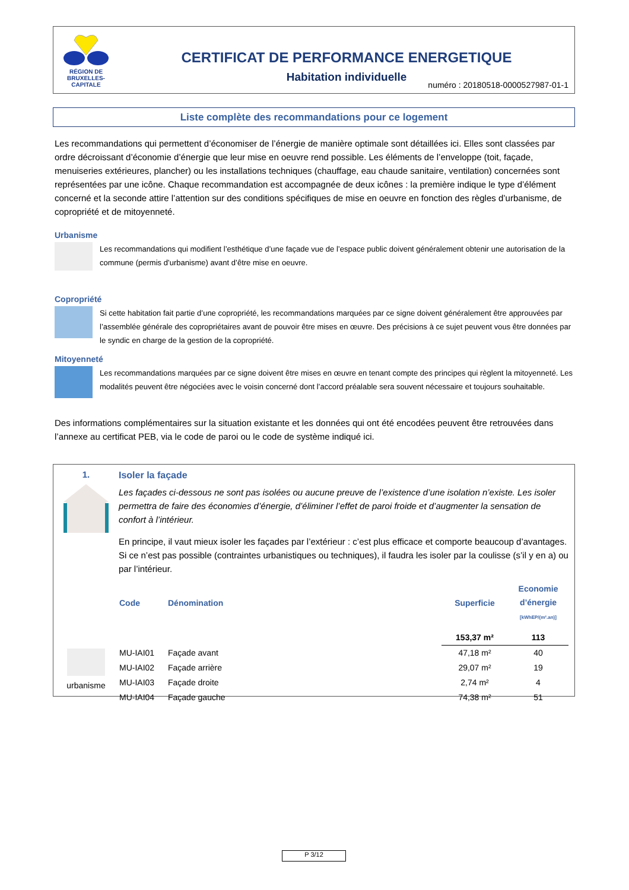RÉGION DE
BRUXELLES-
CAPITALE
CERTIFICAT DE PERFORMANCE ENERGETIQUE
Habitation individuelle
numéro : 20180518-0000527987-01-1
Liste complète des recommandations pour ce logement
Les recommandations qui permettent d’économiser de l’énergie de manière optimale sont détaillées ici. Elles sont classées par ordre décroissant d’économie d’énergie que leur mise en oeuvre rend possible. Les éléments de l’enveloppe (toit, façade, menuiseries extérieures, plancher) ou les installations techniques (chauffage, eau chaude sanitaire, ventilation) concernées sont représentées par une icône. Chaque recommandation est accompagnée de deux icônes : la première indique le type d’élément concerné et la seconde attire l’attention sur des conditions spécifiques de mise en oeuvre en fonction des règles d’urbanisme, de copropriété et de mitoyenneté.
Urbanisme
Les recommandations qui modifient l’esthétique d’une façade vue de l’espace public doivent généralement obtenir une autorisation de la commune (permis d’urbanisme) avant d’être mise en oeuvre.
Copropriété
Si cette habitation fait partie d’une copropriété, les recommandations marquées par ce signe doivent généralement être approuvées par l’assemblée générale des copropriétaires avant de pouvoir être mises en œuvre. Des précisions à ce sujet peuvent vous être données par le syndic en charge de la gestion de la copropriété.
Mitoyenneté
Les recommandations marquées par ce signe doivent être mises en œuvre en tenant compte des principes qui règlent la mitoyenneté. Les modalités peuvent être négociées avec le voisin concerné dont l’accord préalable sera souvent nécessaire et toujours souhaitable.
Des informations complémentaires sur la situation existante et les données qui ont été encodées peuvent être retrouvées dans l’annexe au certificat PEB, via le code de paroi ou le code de système indiqué ici.
1.
urbanisme
Isoler la façade
Les façades ci-dessous ne sont pas isolées ou aucune preuve de l’existence d’une isolation n’existe. Les isoler permettra de faire des économies d’énergie, d’éliminer l’effet de paroi froide et d’augmenter la sensation de confort à l’intérieur.
En principe, il vaut mieux isoler les façades par l’extérieur : c’est plus efficace et comporte beaucoup d’avantages. Si ce n’est pas possible (contraintes urbanistiques ou techniques), il faudra les isoler par la coulisse (s’il y en a) ou par l’intérieur.
| Code | Dénomination | Superficie | Economie d’énergie [kWhEP/(m².an)] |
| --- | --- | --- | --- |
| | | 153,37 m² | 113 |
| MU-IAI01 | Façade avant | 47,18 m² | 40 |
| MU-IAI02 | Façade arrière | 29,07 m² | 19 |
| MU-IAI03 | Façade droite | 2,74 m² | 4 |
| MU-IAI04 | Façade gauche | 74,38 m² | 51 |
P 3/12